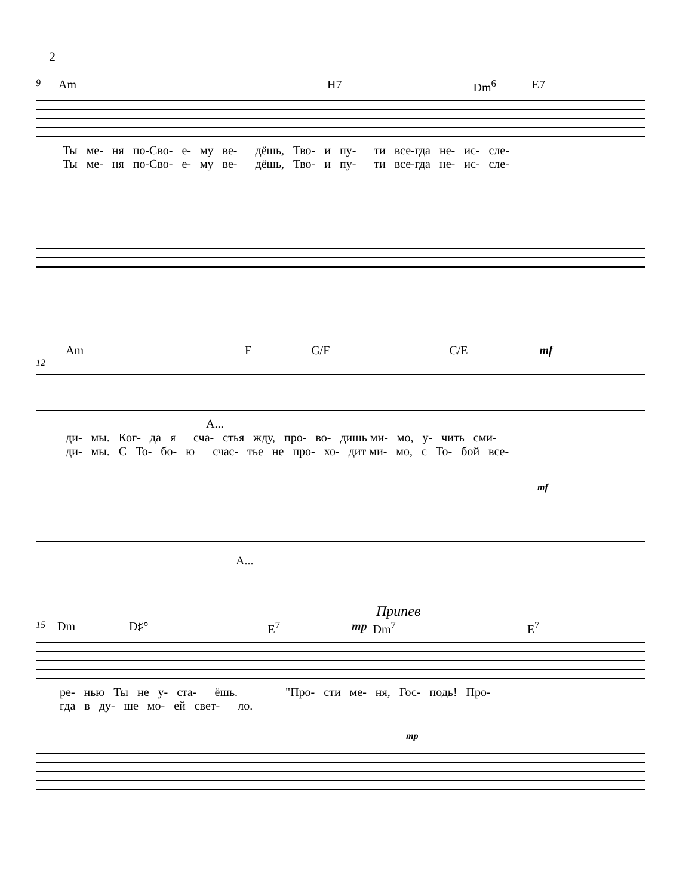2
9 Am H7 Dm<sup>6</sup> E7
Ты ме- ня по-Сво- е- му ве- дёшь, Тво- и пу- ти все-гда не- ис- сле-
Ты ме- ня по-Сво- е- му ве- дёшь, Тво- и пу- ти все-гда не- ис- сле-
Am F G/F C/E mf
12
А...
ди- мы. Ког- да я сча- стья жду, про- во- дишь ми- мо, у- чить сми-
ди- мы. С То- бо- ю счас- тье не про- хо- дит ми- мо, с То- бой все-
mf
А...
Припев
15 Dm D♯° E<sup>7</sup> mp Dm<sup>7</sup> E<sup>7</sup>
ре- нью Ты не у- ста- ёшь. "Про- сти ме- ня, Гос- подь! Про-
гда в ду- ше мо- ей свет- ло.
mp